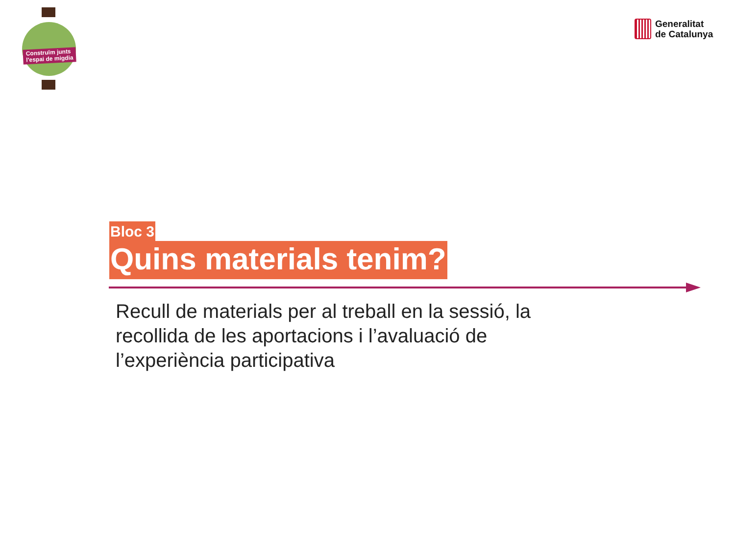Construïm junts
l'espai de migdia
Generalitat
de Catalunya
Bloc 3
Quins materials tenim?
Recull de materials per al treball en la sessió, la recollida de les aportacions i l’avaluació de l’experiència participativa